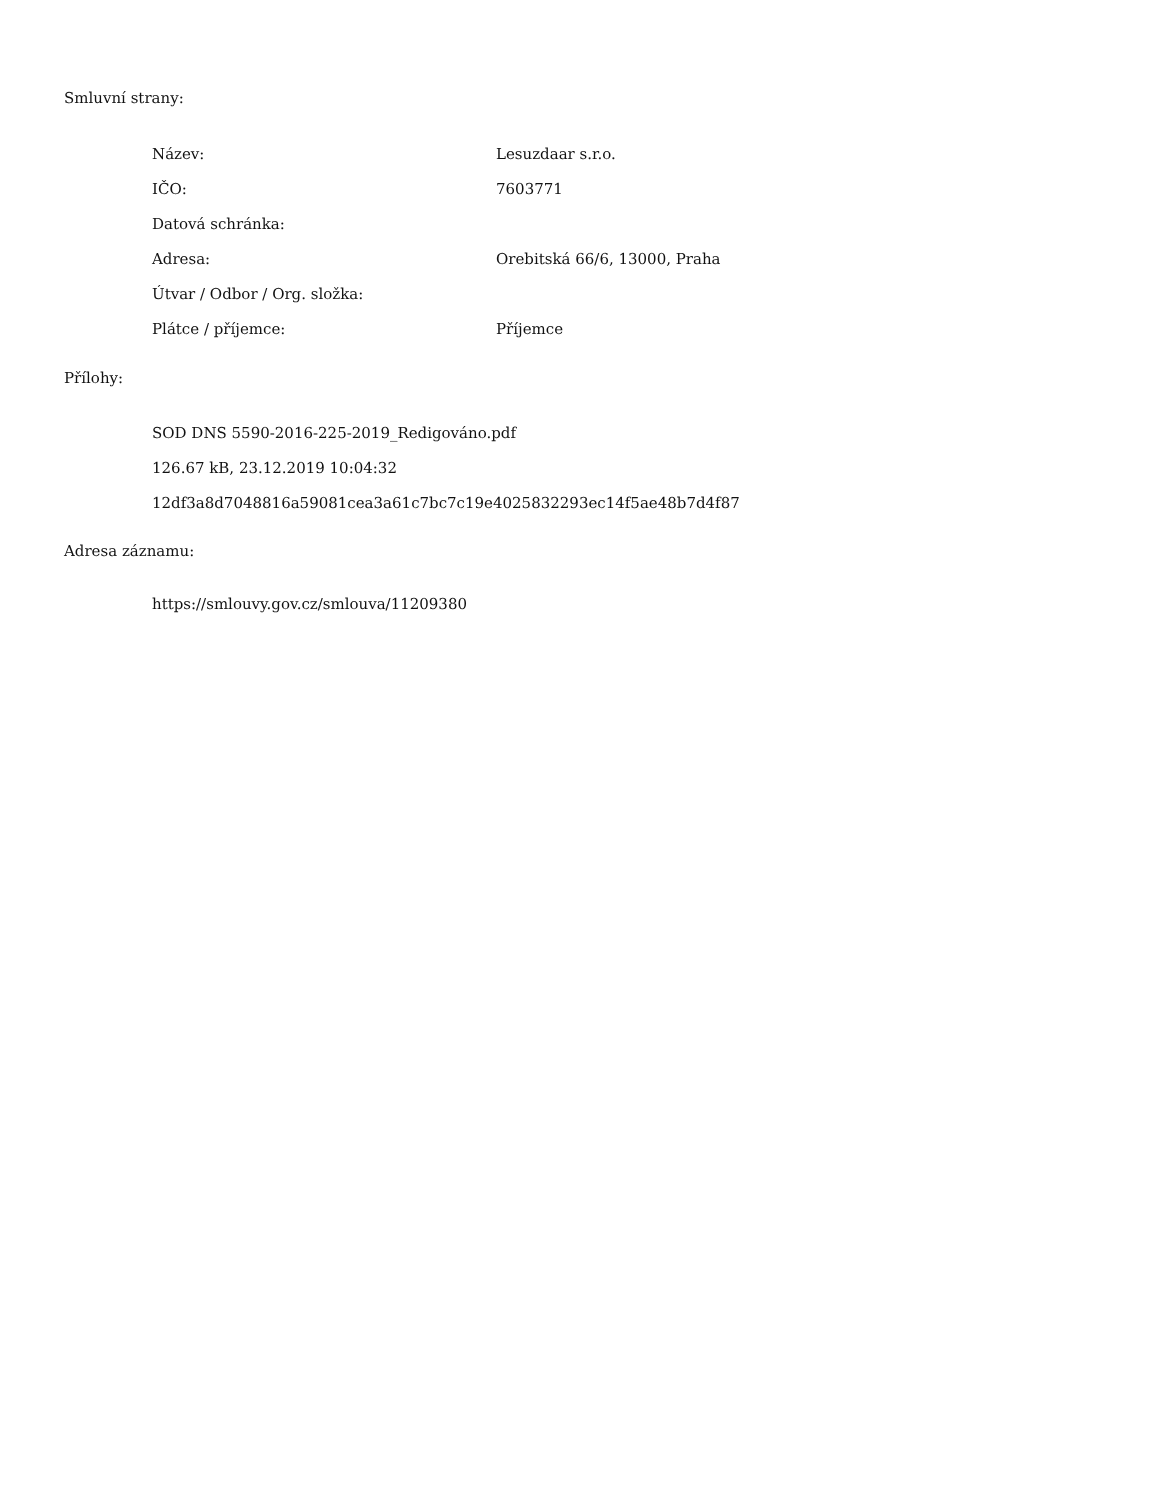Smluvní strany:
| Název: | Lesuzdaar s.r.o. |
| IČO: | 7603771 |
| Datová schránka: | |
| Adresa: | Orebitská 66/6, 13000, Praha |
| Útvar / Odbor / Org. složka: | |
| Plátce / příjemce: | Příjemce |
Přílohy:
SOD DNS 5590-2016-225-2019_Redigováno.pdf
126.67 kB, 23.12.2019 10:04:32
12df3a8d7048816a59081cea3a61c7bc7c19e4025832293ec14f5ae48b7d4f87
Adresa záznamu:
https://smlouvy.gov.cz/smlouva/11209380